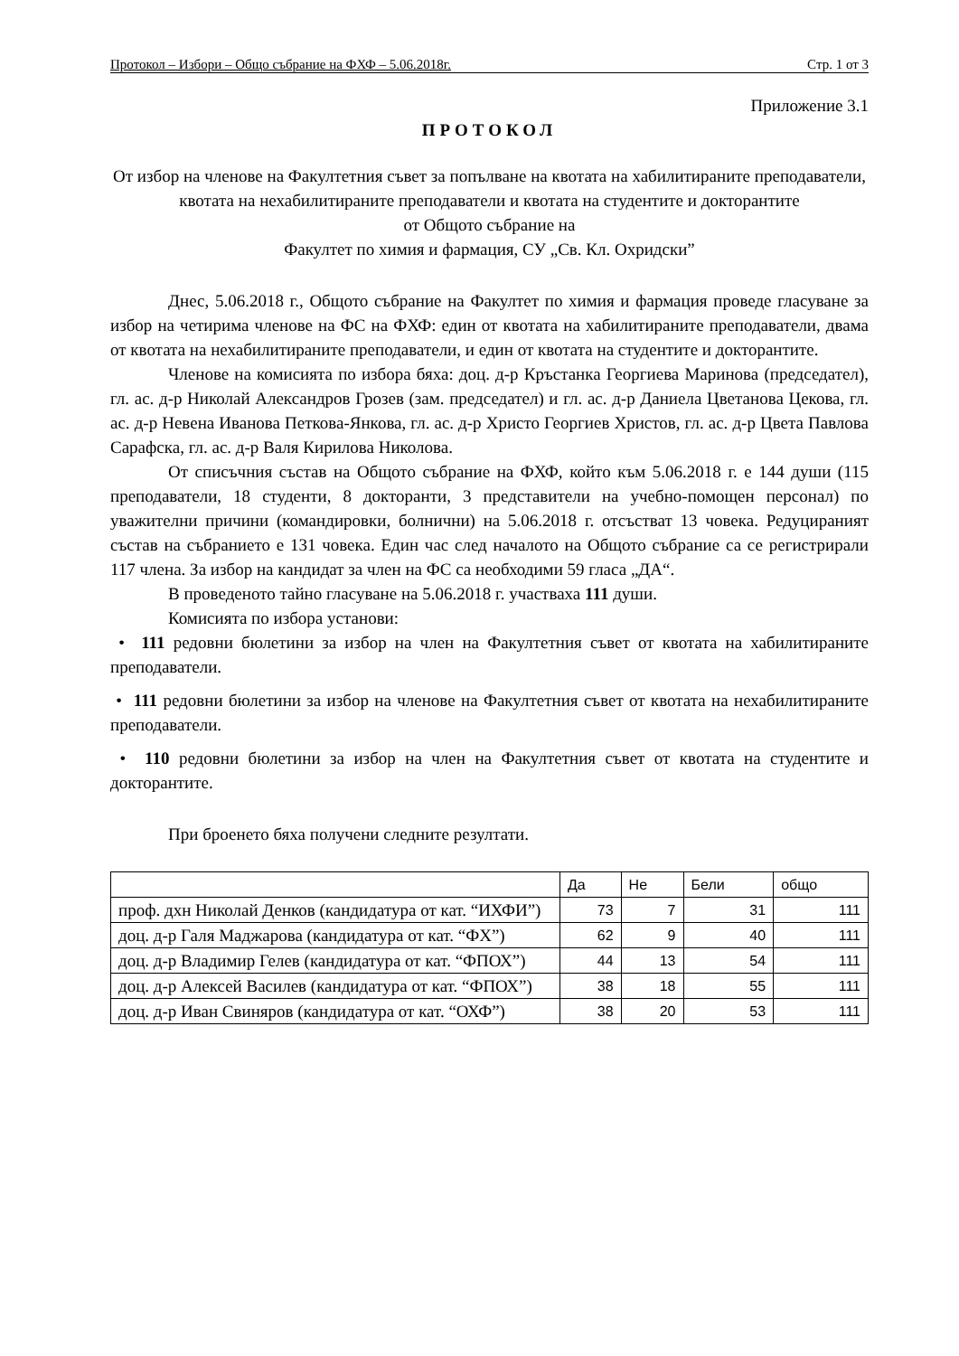Протокол – Избори – Общо събрание на ФХФ – 5.06.2018г. Стр. 1 от 3
Приложение 3.1
ПРОТОКОЛ
От избор на членове на Факултетния съвет за попълване на квотата на хабилитираните преподаватели, квотата на нехабилитираните преподаватели и квотата на студентите и докторантите
от Общото събрание на
Факултет по химия и фармация, СУ „Св. Кл. Охридски”
Днес, 5.06.2018 г., Общото събрание на Факултет по химия и фармация проведе гласуване за избор на четирима членове на ФС на ФХФ: един от квотата на хабилитираните преподаватели, двама от квотата на нехабилитираните преподаватели, и един от квотата на студентите и докторантите.
Членове на комисията по избора бяха: доц. д-р Кръстанка Георгиева Маринова (председател), гл. ас. д-р Николай Александров Грозев (зам. председател) и гл. ас. д-р Даниела Цветанова Цекова, гл. ас. д-р Невена Иванова Петкова-Янкова, гл. ас. д-р Христо Георгиев Христов, гл. ас. д-р Цвета Павлова Сарафска, гл. ас. д-р Валя Кирилова Николова.
От списъчния състав на Общото събрание на ФХФ, който към 5.06.2018 г. е 144 души (115 преподаватели, 18 студенти, 8 докторанти, 3 представители на учебно-помощен персонал) по уважителни причини (командировки, болнични) на 5.06.2018 г. отсъстват 13 човека. Редуцираният състав на събранието е 131 човека. Един час след началото на Общото събрание са се регистрирали 117 члена. За избор на кандидат за член на ФС са необходими 59 гласа „ДА“.
В проведеното тайно гласуване на 5.06.2018 г. участваха 111 души.
Комисията по избора установи:
• 111 редовни бюлетини за избор на член на Факултетния съвет от квотата на хабилитираните преподаватели.
• 111 редовни бюлетини за избор на членове на Факултетния съвет от квотата на нехабилитираните преподаватели.
• 110 редовни бюлетини за избор на член на Факултетния съвет от квотата на студентите и докторантите.
При броенето бяха получени следните резултати.
| | Да | Не | Бели | общо |
| --- | --- | --- | --- | --- |
| проф. дхн Николай Денков (кандидатура от кат. “ИХФИ”) | 73 | 7 | 31 | 111 |
| доц. д-р Галя Маджарова (кандидатура от кат. “ФХ”) | 62 | 9 | 40 | 111 |
| доц. д-р Владимир Гелев (кандидатура от кат. “ФПОХ”) | 44 | 13 | 54 | 111 |
| доц. д-р Алексей Василев (кандидатура от кат. “ФПОХ”) | 38 | 18 | 55 | 111 |
| доц. д-р Иван Свиняров (кандидатура от кат. “ОХФ”) | 38 | 20 | 53 | 111 |